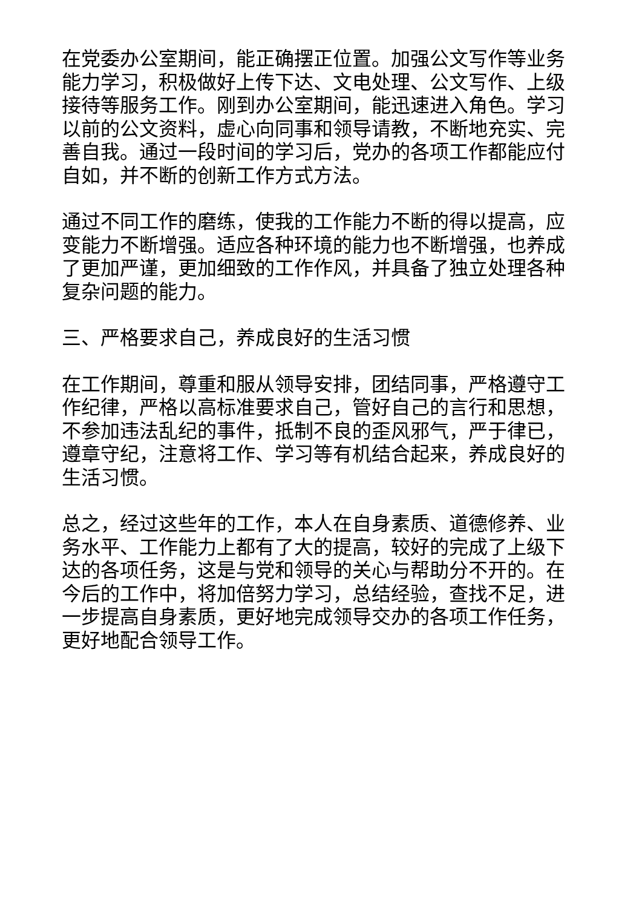在党委办公室期间，能正确摆正位置。加强公文写作等业务能力学习，积极做好上传下达、文电处理、公文写作、上级接待等服务工作。刚到办公室期间，能迅速进入角色。学习以前的公文资料，虚心向同事和领导请教，不断地充实、完善自我。通过一段时间的学习后，党办的各项工作都能应付自如，并不断的创新工作方式方法。
通过不同工作的磨练，使我的工作能力不断的得以提高，应变能力不断增强。适应各种环境的能力也不断增强，也养成了更加严谨，更加细致的工作作风，并具备了独立处理各种复杂问题的能力。
三、严格要求自己，养成良好的生活习惯
在工作期间，尊重和服从领导安排，团结同事，严格遵守工作纪律，严格以高标准要求自己，管好自己的言行和思想，不参加违法乱纪的事件，抵制不良的歪风邪气，严于律已，遵章守纪，注意将工作、学习等有机结合起来，养成良好的生活习惯。
总之，经过这些年的工作，本人在自身素质、道德修养、业务水平、工作能力上都有了大的提高，较好的完成了上级下达的各项任务，这是与党和领导的关心与帮助分不开的。在今后的工作中，将加倍努力学习，总结经验，查找不足，进一步提高自身素质，更好地完成领导交办的各项工作任务，更好地配合领导工作。